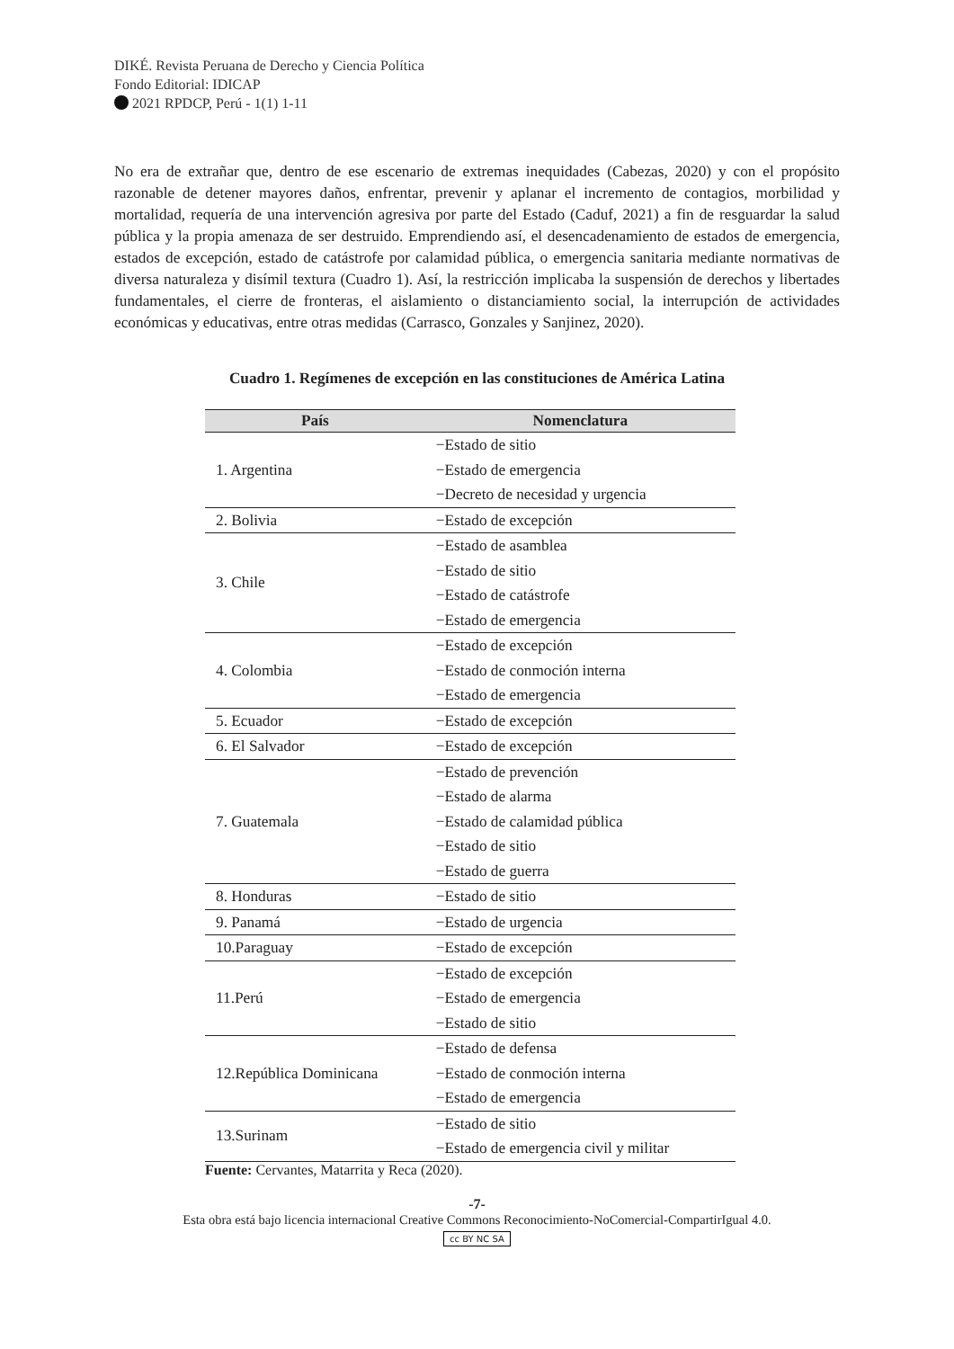DIKÉ. Revista Peruana de Derecho y Ciencia Política
Fondo Editorial: IDICAP
2021 RPDCP, Perú - 1(1) 1-11
No era de extrañar que, dentro de ese escenario de extremas inequidades (Cabezas, 2020) y con el propósito razonable de detener mayores daños, enfrentar, prevenir y aplanar el incremento de contagios, morbilidad y mortalidad, requería de una intervención agresiva por parte del Estado (Caduf, 2021) a fin de resguardar la salud pública y la propia amenaza de ser destruido. Emprendiendo así, el desencadenamiento de estados de emergencia, estados de excepción, estado de catástrofe por calamidad pública, o emergencia sanitaria mediante normativas de diversa naturaleza y disímil textura (Cuadro 1). Así, la restricción implicaba la suspensión de derechos y libertades fundamentales, el cierre de fronteras, el aislamiento o distanciamiento social, la interrupción de actividades económicas y educativas, entre otras medidas (Carrasco, Gonzales y Sanjinez, 2020).
Cuadro 1. Regímenes de excepción en las constituciones de América Latina
| País | Nomenclatura |
| --- | --- |
| 1. Argentina | −Estado de sitio −Estado de emergencia −Decreto de necesidad y urgencia |
| 2. Bolivia | −Estado de excepción |
| 3. Chile | −Estado de asamblea −Estado de sitio −Estado de catástrofe −Estado de emergencia |
| 4. Colombia | −Estado de excepción −Estado de conmoción interna −Estado de emergencia |
| 5. Ecuador | −Estado de excepción |
| 6. El Salvador | −Estado de excepción |
| 7. Guatemala | −Estado de prevención −Estado de alarma −Estado de calamidad pública −Estado de sitio −Estado de guerra |
| 8. Honduras | −Estado de sitio |
| 9. Panamá | −Estado de urgencia |
| 10.Paraguay | −Estado de excepción |
| 11.Perú | −Estado de excepción −Estado de emergencia −Estado de sitio |
| 12.República Dominicana | −Estado de defensa −Estado de conmoción interna −Estado de emergencia |
| 13.Surinam | −Estado de sitio −Estado de emergencia civil y militar |
Fuente: Cervantes, Matarrita y Reca (2020).
-7-
Esta obra está bajo licencia internacional Creative Commons Reconocimiento-NoComercial-CompartirIgual 4.0.
cc BY NC SA